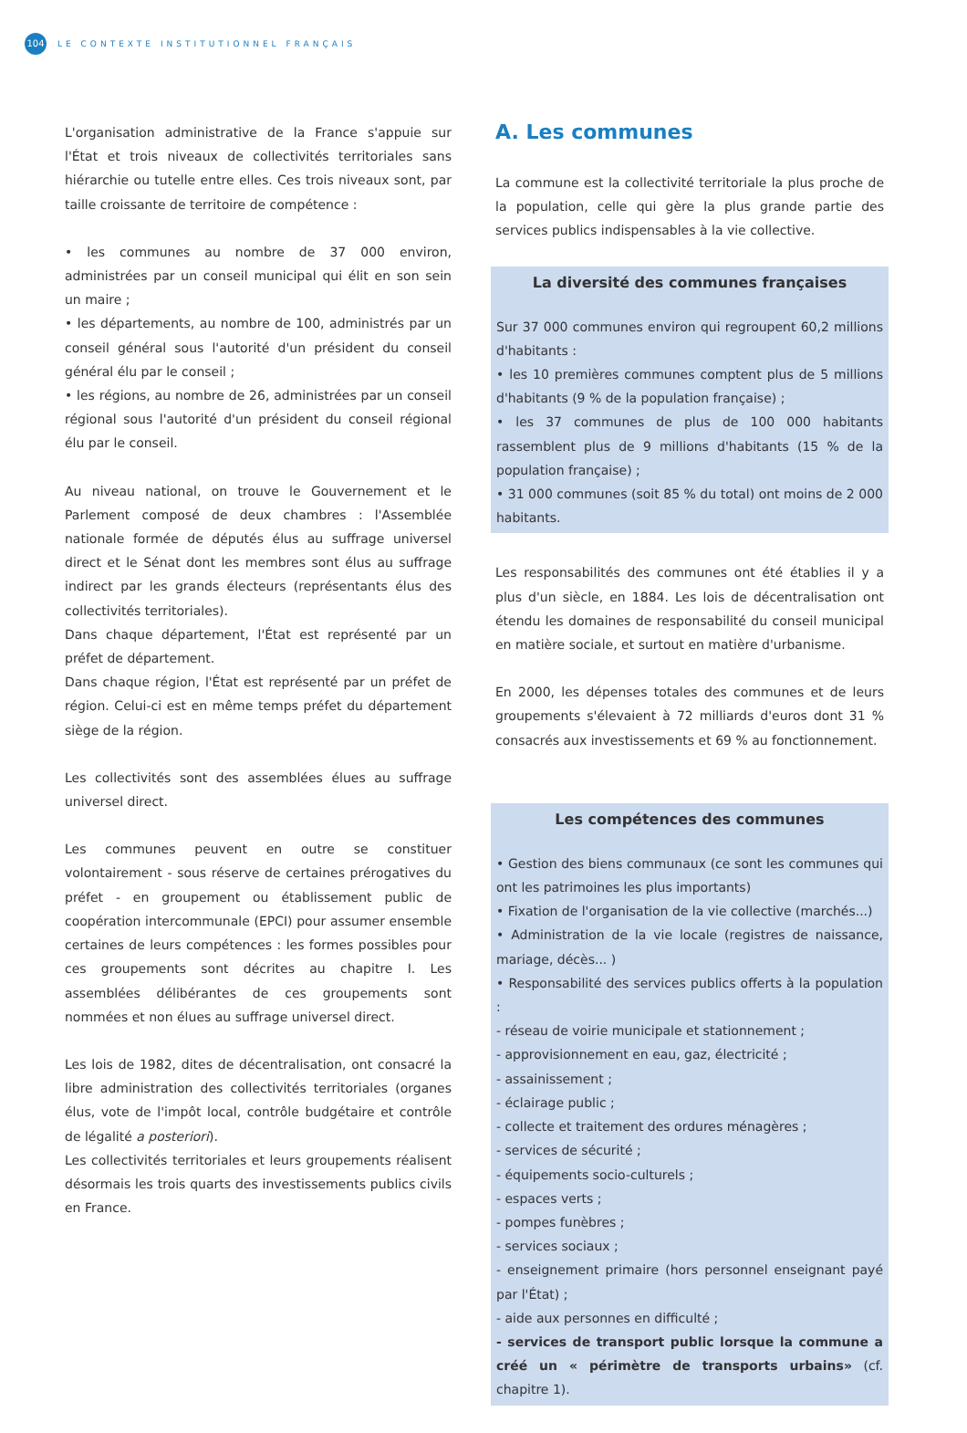104
LE CONTEXTE INSTITUTIONNEL FRANÇAIS
L'organisation administrative de la France s'appuie sur l'État et trois niveaux de collectivités territoriales sans hiérarchie ou tutelle entre elles. Ces trois niveaux sont, par taille croissante de territoire de compétence :
• les communes au nombre de 37 000 environ, administrées par un conseil municipal qui élit en son sein un maire ;
• les départements, au nombre de 100, administrés par un conseil général sous l'autorité d'un président du conseil général élu par le conseil ;
• les régions, au nombre de 26, administrées par un conseil régional sous l'autorité d'un président du conseil régional élu par le conseil.
Au niveau national, on trouve le Gouvernement et le Parlement composé de deux chambres : l'Assemblée nationale formée de députés élus au suffrage universel direct et le Sénat dont les membres sont élus au suffrage indirect par les grands électeurs (représentants élus des collectivités territoriales).
Dans chaque département, l'État est représenté par un préfet de département.
Dans chaque région, l'État est représenté par un préfet de région. Celui-ci est en même temps préfet du département siège de la région.
Les collectivités sont des assemblées élues au suffrage universel direct.
Les communes peuvent en outre se constituer volontairement - sous réserve de certaines prérogatives du préfet - en groupement ou établissement public de coopération intercommunale (EPCI) pour assumer ensemble certaines de leurs compétences : les formes possibles pour ces groupements sont décrites au chapitre I. Les assemblées délibérantes de ces groupements sont nommées et non élues au suffrage universel direct.
Les lois de 1982, dites de décentralisation, ont consacré la libre administration des collectivités territoriales (organes élus, vote de l'impôt local, contrôle budgétaire et contrôle de légalité a posteriori).
Les collectivités territoriales et leurs groupements réalisent désormais les trois quarts des investissements publics civils en France.
A. Les communes
La commune est la collectivité territoriale la plus proche de la population, celle qui gère la plus grande partie des services publics indispensables à la vie collective.
La diversité des communes françaises
Sur 37 000 communes environ qui regroupent 60,2 millions d'habitants :
• les 10 premières communes comptent plus de 5 millions d'habitants (9 % de la population française) ;
• les 37 communes de plus de 100 000 habitants rassemblent plus de 9 millions d'habitants (15 % de la population française) ;
• 31 000 communes (soit 85 % du total) ont moins de 2 000 habitants.
Les responsabilités des communes ont été établies il y a plus d'un siècle, en 1884. Les lois de décentralisation ont étendu les domaines de responsabilité du conseil municipal en matière sociale, et surtout en matière d'urbanisme.
En 2000, les dépenses totales des communes et de leurs groupements s'élevaient à 72 milliards d'euros dont 31 % consacrés aux investissements et 69 % au fonctionnement.
Les compétences des communes
• Gestion des biens communaux (ce sont les communes qui ont les patrimoines les plus importants)
• Fixation de l'organisation de la vie collective (marchés...)
• Administration de la vie locale (registres de naissance, mariage, décès... )
• Responsabilité des services publics offerts à la population :
- réseau de voirie municipale et stationnement ;
- approvisionnement en eau, gaz, électricité ;
- assainissement ;
- éclairage public ;
- collecte et traitement des ordures ménagères ;
- services de sécurité ;
- équipements socio-culturels ;
- espaces verts ;
- pompes funèbres ;
- services sociaux ;
- enseignement primaire (hors personnel enseignant payé par l'État) ;
- aide aux personnes en difficulté ;
- services de transport public lorsque la commune a créé un « périmètre de transports urbains» (cf. chapitre 1).